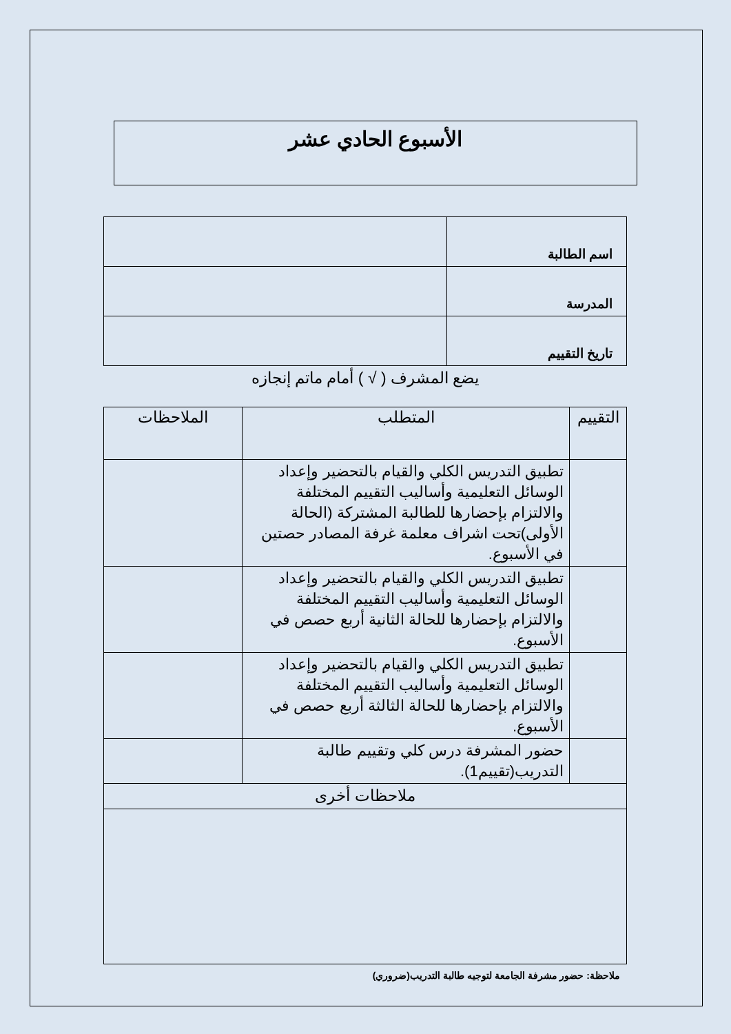الأسبوع الحادي عشر
| اسم الطالبة | |
| المدرسة | |
| تاريخ التقييم | |
يضع المشرف ( √ ) أمام ماتم إنجازه
| التقييم | المتطلب | الملاحظات |
| --- | --- | --- |
| | تطبيق التدريس الكلي والقيام بالتحضير وإعداد الوسائل التعليمية وأساليب التقييم المختلفة والالتزام بإحضارها للطالبة المشتركة (الحالة الأولى)تحت اشراف معلمة غرفة المصادر حصتين في الأسبوع. | |
| | تطبيق التدريس الكلي والقيام بالتحضير وإعداد الوسائل التعليمية وأساليب التقييم المختلفة والالتزام بإحضارها للحالة الثانية أربع حصص في الأسبوع. | |
| | تطبيق التدريس الكلي والقيام بالتحضير وإعداد الوسائل التعليمية وأساليب التقييم المختلفة والالتزام بإحضارها للحالة الثالثة أربع حصص في الأسبوع. | |
| | حضور المشرفة درس كلي وتقييم طالبة التدريب(تقييم1). | |
| ملاحظات أخرى | | |
ملاحظة: حضور مشرفة الجامعة لتوجيه طالبة التدريب(ضروري)